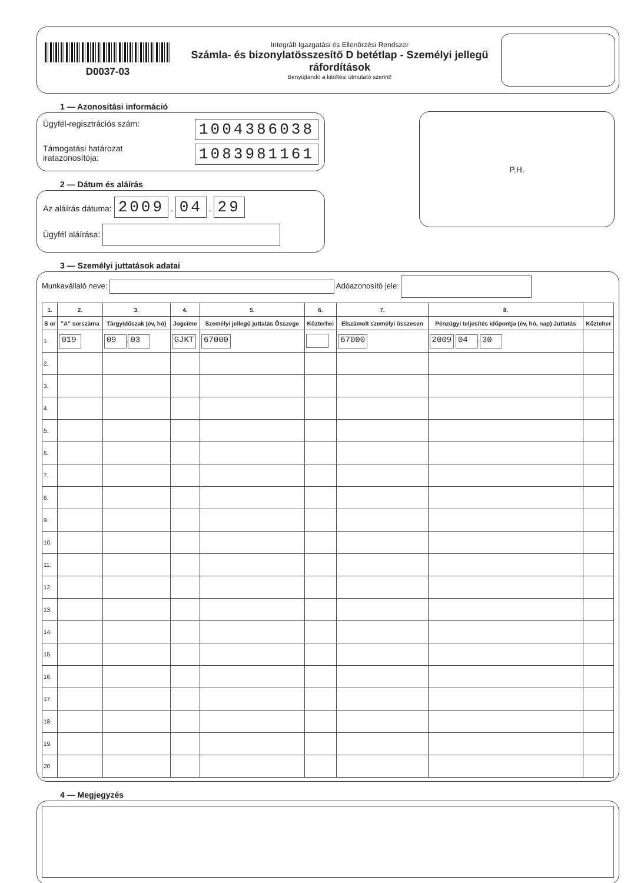D0037-03
Integrált Igazgatási és Ellenőrzési Rendszer
Számla- és bizonylatösszesítő D betétlap - Személyi jellegű ráfordítások
Benyújtandó a kitöltési útmutató szerint!
1 — Azonosítási információ
Ügyfél-regisztrációs szám: 1004386038
Támogatási határozat
iratazonosítója: 1083981161
2 — Dátum és aláírás
Az aláírás dátuma: 2009 . 04 . 29
Ügyfél aláírása:
P.H.
3 — Személyi juttatások adatai
Munkavállaló neve: Adóazonosító jele:
| 1. | 2. | 3. | 4. | 5. | 6. | 7. | 8. | |
| --- | --- | --- | --- | --- | --- | --- | --- | --- |
| S or | "A" sorszáma | Tárgyidőszak (év, hó) | Jogcíme | Személyi jellegű juttatás Összege | Közterhei | Elszámolt személyi összesen | Pénzügyi teljesítés időpontja (év, hó, nap) Juttatás | Közteher |
| 1. | 019 | 09 . 03 | GJKT | 67000 | | 67000 | 2009 04 . 30 | |
| 2. | | | | | | | | |
| 3. | | | | | | | | |
| 4. | | | | | | | | |
| 5. | | | | | | | | |
| 6. | | | | | | | | |
| 7. | | | | | | | | |
| 8. | | | | | | | | |
| 9. | | | | | | | | |
| 10. | | | | | | | | |
| 11. | | | | | | | | |
| 12. | | | | | | | | |
| 13. | | | | | | | | |
| 14. | | | | | | | | |
| 15. | | | | | | | | |
| 16. | | | | | | | | |
| 17. | | | | | | | | |
| 18. | | | | | | | | |
| 19. | | | | | | | | |
| 20. | | | | | | | | |
4 — Megjegyzés